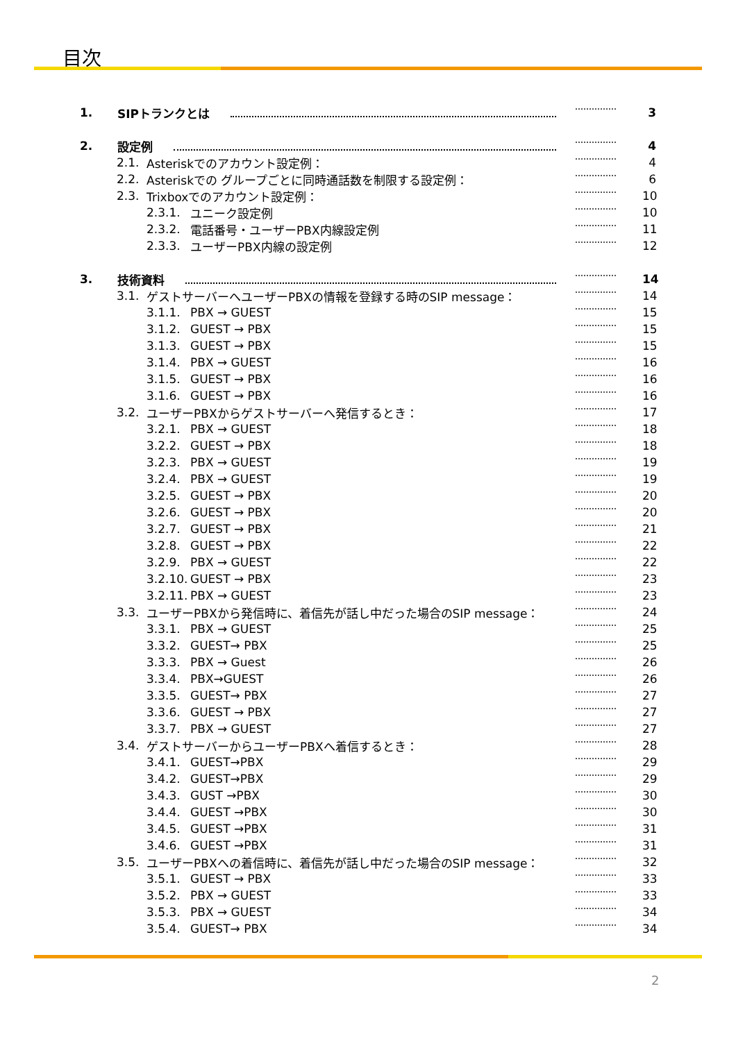目次
1. SIPトランクとは 3
2. 設定例 4
2.1. Asteriskでのアカウント設定例： 4
2.2. Asteriskでの グループごとに同時通話数を制限する設定例： 6
2.3. Trixboxでのアカウント設定例： 10
2.3.1. ユニーク設定例 10
2.3.2. 電話番号・ユーザーPBX内線設定例 11
2.3.3. ユーザーPBX内線の設定例 12
3. 技術資料 14
3.1. ゲストサーバーへユーザーPBXの情報を登録する時のSIP message： 14
3.1.1. PBX → GUEST 15
3.1.2. GUEST → PBX 15
3.1.3. GUEST → PBX 15
3.1.4. PBX → GUEST 16
3.1.5. GUEST → PBX 16
3.1.6. GUEST → PBX 16
3.2. ユーザーPBXからゲストサーバーへ発信するとき： 17
3.2.1. PBX → GUEST 18
3.2.2. GUEST → PBX 18
3.2.3. PBX → GUEST 19
3.2.4. PBX → GUEST 19
3.2.5. GUEST → PBX 20
3.2.6. GUEST → PBX 20
3.2.7. GUEST → PBX 21
3.2.8. GUEST → PBX 22
3.2.9. PBX → GUEST 22
3.2.10. GUEST → PBX 23
3.2.11. PBX → GUEST 23
3.3. ユーザーPBXから発信時に、着信先が話し中だった場合のSIP message： 24
3.3.1. PBX → GUEST 25
3.3.2. GUEST→ PBX 25
3.3.3. PBX → Guest 26
3.3.4. PBX→GUEST 26
3.3.5. GUEST→ PBX 27
3.3.6. GUEST → PBX 27
3.3.7. PBX → GUEST 27
3.4. ゲストサーバーからユーザーPBXへ着信するとき： 28
3.4.1. GUEST→PBX 29
3.4.2. GUEST→PBX 29
3.4.3. GUST →PBX 30
3.4.4. GUEST →PBX 30
3.4.5. GUEST →PBX 31
3.4.6. GUEST →PBX 31
3.5. ユーザーPBXへの着信時に、着信先が話し中だった場合のSIP message： 32
3.5.1. GUEST → PBX 33
3.5.2. PBX → GUEST 33
3.5.3. PBX → GUEST 34
3.5.4. GUEST→ PBX 34
2